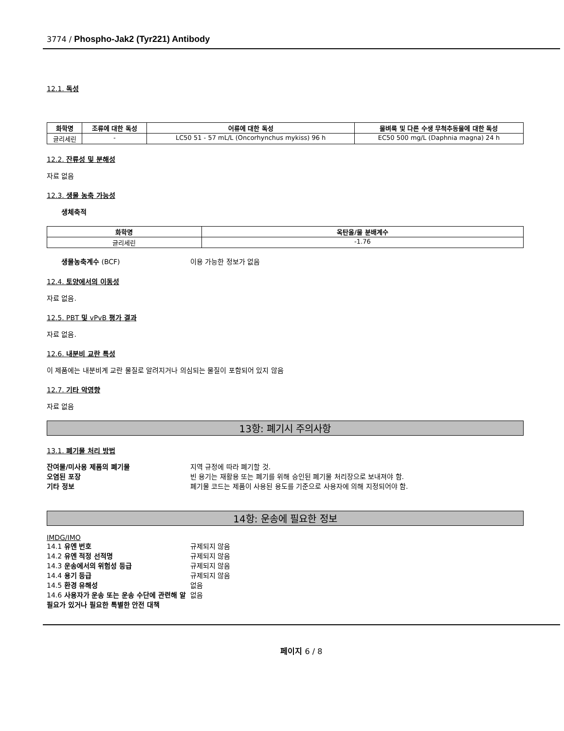3774 / Phospho-Jak2 (Tyr221) Antibody
12.1. 독성
| 화학명 | 조류에 대한 독성 | 어류에 대한 독성 | 물벼룩 및 다른 수생 무척추동물에 대한 독성 |
| --- | --- | --- | --- |
| 글리세린 | - | LC50 51 - 57 mL/L (Oncorhynchus mykiss) 96 h | EC50 500 mg/L (Daphnia magna) 24 h |
12.2. 잔류성 및 분해성
자료 없음
12.3. 생물 농축 가능성
생체축적
| 화학명 | 옥탄올/물 분배계수 |
| --- | --- |
| 글리세린 | -1.76 |
생물농축계수 (BCF)
이용 가능한 정보가 없음
12.4. 토양에서의 이동성
자료 없음.
12.5. PBT 및 vPvB 평가 결과
자료 없음.
12.6. 내분비 교란 특성
이 제품에는 내분비계 교란 물질로 알려지거나 의심되는 물질이 포함되어 있지 않음
12.7. 기타 악영향
자료 없음
13항: 폐기시 주의사항
13.1. 폐기물 처리 방법
잔여물/미사용 제품의 폐기물 지역 규정에 따라 폐기할 것. 오염된 포장 빈 용기는 재활용 또는 폐기를 위해 승인된 폐기물 처리장으로 보내져야 함. 기타 정보 폐기물 코드는 제품이 사용된 용도를 기준으로 사용자에 의해 지정되어야 함.
14항: 운송에 필요한 정보
IMDG/IMO
14.1 유엔 번호 규제되지 않음 14.2 유엔 적정 선적명 규제되지 않음 14.3 운송에서의 위험성 등급 규제되지 않음 14.4 용기 등급 규제되지 않음 14.5 환경 유해성 없음 14.6 사용자가 운송 또는 운송 수단에 관련해 알 필요가 있거나 필요한 특별한 안전 대책 없음
페이지 6 / 8